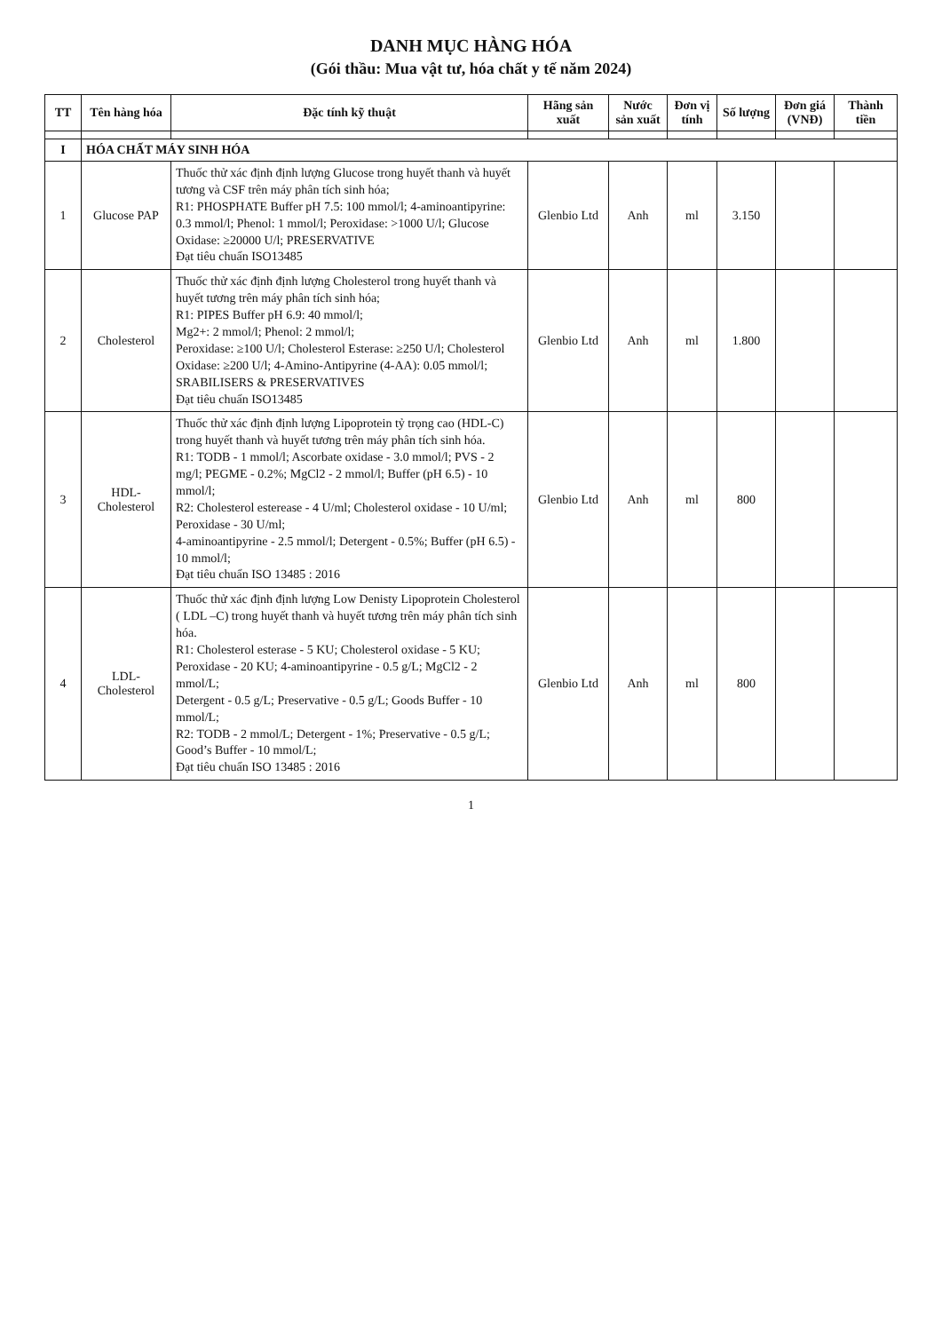DANH MỤC HÀNG HÓA
(Gói thầu: Mua vật tư, hóa chất y tế năm 2024)
| TT | Tên hàng hóa | Đặc tính kỹ thuật | Hãng sản xuất | Nước sản xuất | Đơn vị tính | Số lượng | Đơn giá (VNĐ) | Thành tiền |
| --- | --- | --- | --- | --- | --- | --- | --- | --- |
| I | HÓA CHẤT MÁY SINH HÓA | | | | | | | |
| 1 | Glucose PAP | Thuốc thử xác định định lượng Glucose trong huyết thanh và huyết tương và CSF trên máy phân tích sinh hóa; R1: PHOSPHATE Buffer pH 7.5: 100 mmol/l; 4-aminoantipyrine: 0.3 mmol/l; Phenol: 1 mmol/l; Peroxidase: >1000 U/l; Glucose Oxidase: ≥20000 U/l; PRESERVATIVE Đạt tiêu chuẩn ISO13485 | Glenbio Ltd | Anh | ml | 3.150 | | |
| 2 | Cholesterol | Thuốc thử xác định định lượng Cholesterol trong huyết thanh và huyết tương trên máy phân tích sinh hóa; R1: PIPES Buffer pH 6.9: 40 mmol/l; Mg2+: 2 mmol/l; Phenol: 2 mmol/l; Peroxidase: ≥100 U/l; Cholesterol Esterase: ≥250 U/l; Cholesterol Oxidase: ≥200 U/l; 4-Amino-Antipyrine (4-AA): 0.05 mmol/l; SRABILISERS & PRESERVATIVES Đạt tiêu chuẩn ISO13485 | Glenbio Ltd | Anh | ml | 1.800 | | |
| 3 | HDL-Cholesterol | Thuốc thử xác định định lượng Lipoprotein tỷ trọng cao (HDL-C) trong huyết thanh và huyết tương trên máy phân tích sinh hóa. R1: TODB - 1 mmol/l; Ascorbate oxidase - 3.0 mmol/l; PVS - 2 mg/l; PEGME - 0.2%; MgCl2 - 2 mmol/l; Buffer (pH 6.5) - 10 mmol/l; R2: Cholesterol esterease - 4 U/ml; Cholesterol oxidase - 10 U/ml; Peroxidase - 30 U/ml; 4-aminoantipyrine - 2.5 mmol/l; Detergent - 0.5%; Buffer (pH 6.5) - 10 mmol/l; Đạt tiêu chuẩn ISO 13485 : 2016 | Glenbio Ltd | Anh | ml | 800 | | |
| 4 | LDL-Cholesterol | Thuốc thử xác định định lượng Low Denisty Lipoprotein Cholesterol ( LDL –C) trong huyết thanh và huyết tương trên máy phân tích sinh hóa. R1: Cholesterol esterase - 5 KU; Cholesterol oxidase - 5 KU; Peroxidase - 20 KU; 4-aminoantipyrine - 0.5 g/L; MgCl2 - 2 mmol/L; Detergent - 0.5 g/L; Preservative - 0.5 g/L; Goods Buffer - 10 mmol/L; R2: TODB - 2 mmol/L; Detergent - 1%; Preservative - 0.5 g/L; Good’s Buffer - 10 mmol/L; Đạt tiêu chuẩn ISO 13485 : 2016 | Glenbio Ltd | Anh | ml | 800 | | |
1